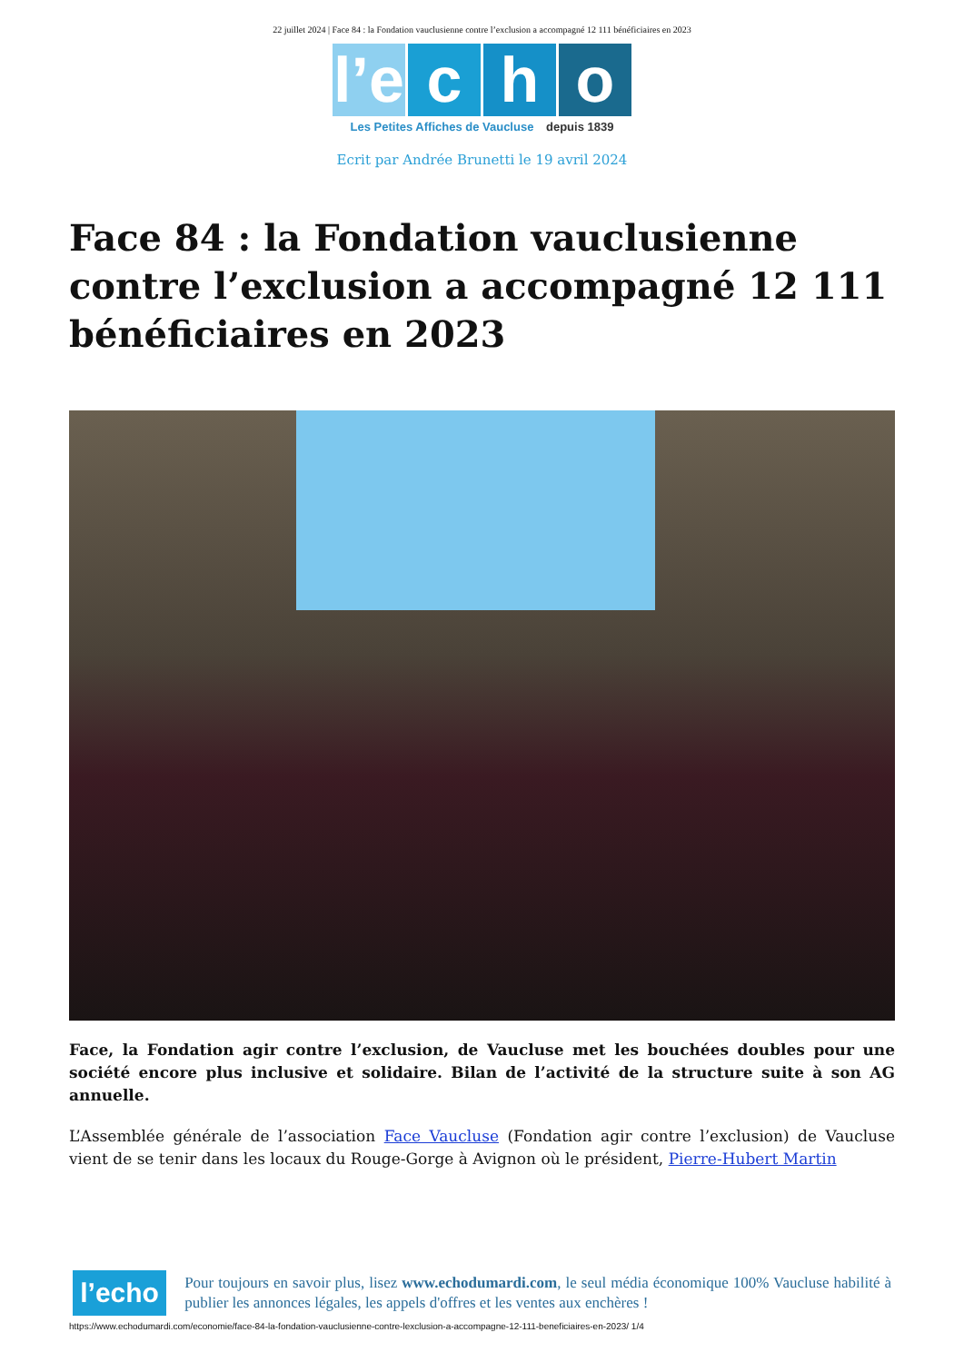22 juillet 2024 | Face 84 : la Fondation vauclusienne contre l’exclusion a accompagné 12 111 bénéficiaires en 2023
l’e c h o
Les Petites Affiches de Vaucluse depuis 1839
Ecrit par Andrée Brunetti le 19 avril 2024
Face 84 : la Fondation vauclusienne contre l’exclusion a accompagné 12 111 bénéficiaires en 2023
Face, la Fondation agir contre l’exclusion, de Vaucluse met les bouchées doubles pour une société encore plus inclusive et solidaire. Bilan de l’activité de la structure suite à son AG annuelle.
L’Assemblée générale de l’association Face Vaucluse (Fondation agir contre l’exclusion) de Vaucluse vient de se tenir dans les locaux du Rouge-Gorge à Avignon où le président, Pierre-Hubert Martin
l’echo
Pour toujours en savoir plus, lisez www.echodumardi.com, le seul média économique 100% Vaucluse habilité à publier les annonces légales, les appels d'offres et les ventes aux enchères !
https://www.echodumardi.com/economie/face-84-la-fondation-vauclusienne-contre-lexclusion-a-accompagne-12-111-beneficiaires-en-2023/ 1/4